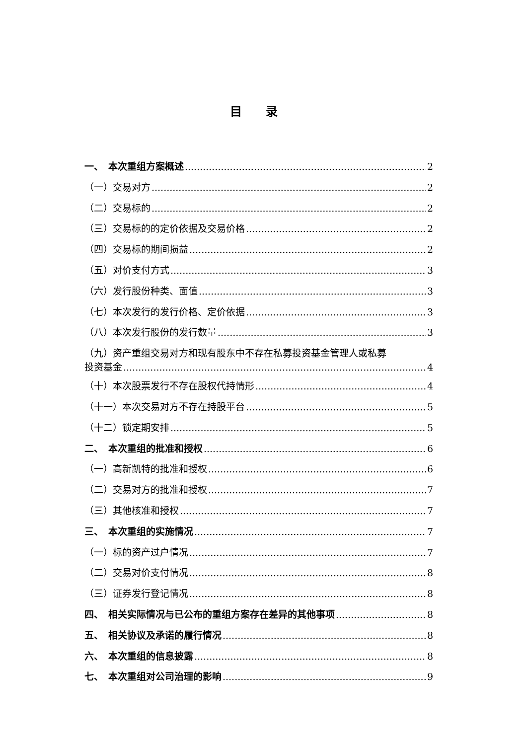目 录
一、　本次重组方案概述 2
（一）交易对方 2
（二）交易标的 2
（三）交易标的的定价依据及交易价格 2
（四）交易标的期间损益 2
（五）对价支付方式 3
（六）发行股份种类、面值 3
（七）本次发行的发行价格、定价依据 3
（八）本次发行股份的发行数量 3
（九）资产重组交易对方和现有股东中不存在私募投资基金管理人或私募
投资基金 4
（十）本次股票发行不存在股权代持情形 4
（十一）本次交易对方不存在持股平台 5
（十二）锁定期安排 5
二、　本次重组的批准和授权 6
（一）高新凯特的批准和授权 6
（二）交易对方的批准和授权 7
（三）其他核准和授权 7
三、　本次重组的实施情况 7
（一）标的资产过户情况 7
（二）交易对价支付情况 8
（三）证券发行登记情况 8
四、　相关实际情况与已公布的重组方案存在差异的其他事项 8
五、　相关协议及承诺的履行情况 8
六、　本次重组的信息披露 8
七、　本次重组对公司治理的影响 9